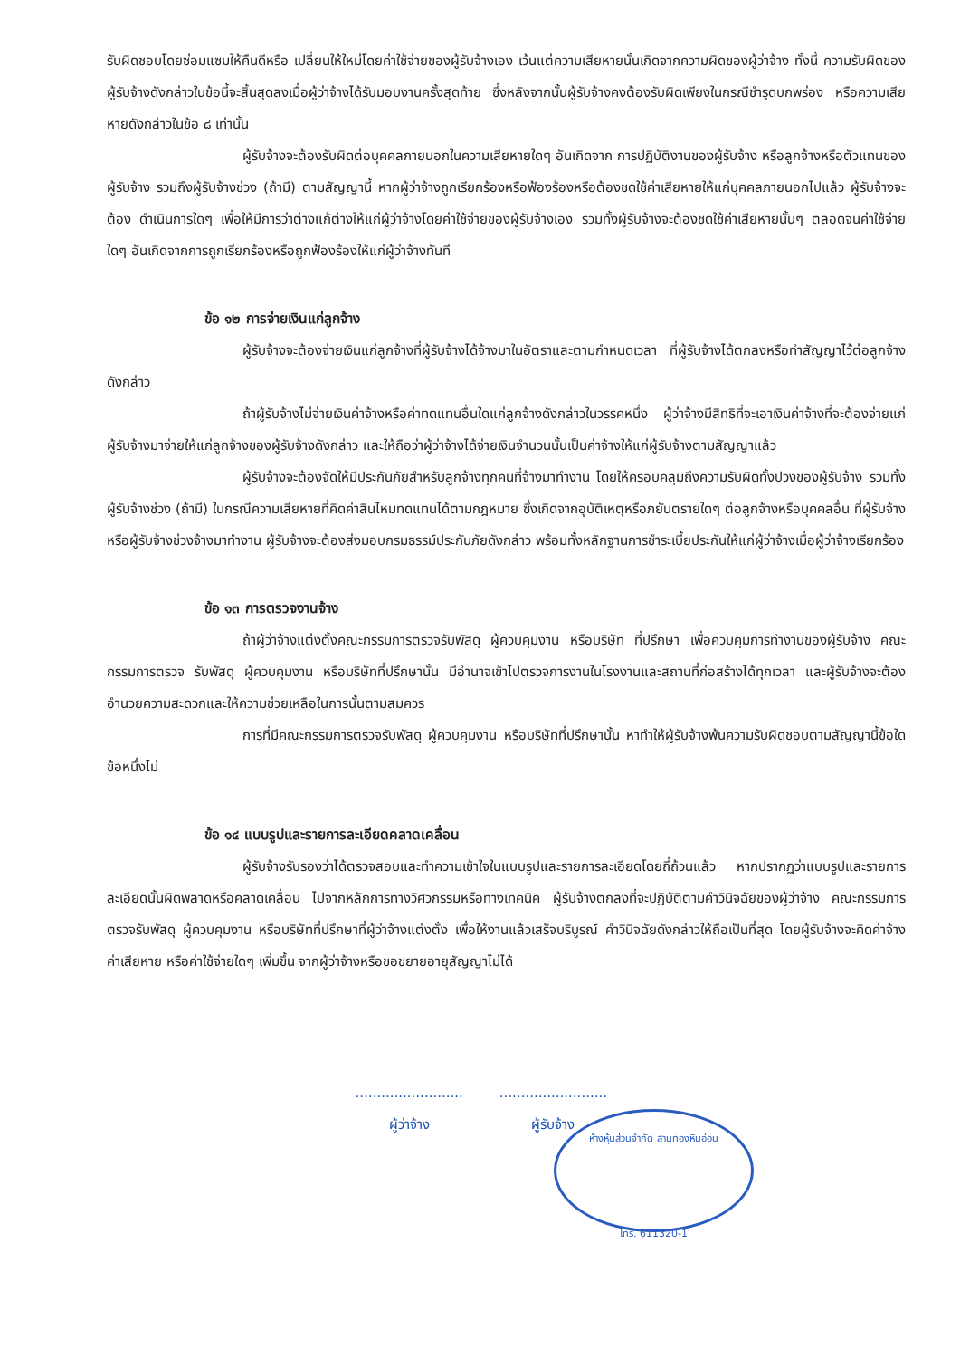รับผิดชอบโดยซ่อมแซมให้คืนดีหรือ เปลี่ยนให้ใหม่โดยค่าใช้จ่ายของผู้รับจ้างเอง เว้นแต่ความเสียหายนั้นเกิดจากความผิดของผู้ว่าจ้าง ทั้งนี้ ความรับผิดของผู้รับจ้างดังกล่าวในข้อนี้จะสิ้นสุดลงเมื่อผู้ว่าจ้างได้รับมอบงานครั้งสุดท้าย ซึ่งหลังจากนั้นผู้รับจ้างคงต้องรับผิดเพียงในกรณีชำรุดบกพร่อง หรือความเสียหายดังกล่าวในข้อ ๘ เท่านั้น
ผู้รับจ้างจะต้องรับผิดต่อบุคคลภายนอกในความเสียหายใดๆ อันเกิดจาก การปฏิบัติงานของผู้รับจ้าง หรือลูกจ้างหรือตัวแทนของผู้รับจ้าง รวมถึงผู้รับจ้างช่วง (ถ้ามี) ตามสัญญานี้ หากผู้ว่าจ้างถูกเรียกร้องหรือฟ้องร้องหรือต้องชดใช้ค่าเสียหายให้แก่บุคคลภายนอกไปแล้ว ผู้รับจ้างจะต้อง ดำเนินการใดๆ เพื่อให้มีการว่าต่างแก้ต่างให้แก่ผู้ว่าจ้างโดยค่าใช้จ่ายของผู้รับจ้างเอง รวมทั้งผู้รับจ้างจะต้องชดใช้ค่าเสียหายนั้นๆ ตลอดจนค่าใช้จ่ายใดๆ อันเกิดจากการถูกเรียกร้องหรือถูกฟ้องร้องให้แก่ผู้ว่าจ้างทันที
ข้อ ๑๒ การจ่ายเงินแก่ลูกจ้าง
ผู้รับจ้างจะต้องจ่ายเงินแก่ลูกจ้างที่ผู้รับจ้างได้จ้างมาในอัตราและตามกำหนดเวลา ที่ผู้รับจ้างได้ตกลงหรือทำสัญญาไว้ต่อลูกจ้างดังกล่าว
ถ้าผู้รับจ้างไม่จ่ายเงินค่าจ้างหรือค่าทดแทนอื่นใดแก่ลูกจ้างดังกล่าวในวรรคหนึ่ง ผู้ว่าจ้างมีสิทธิที่จะเอาเงินค่าจ้างที่จะต้องจ่ายแก่ผู้รับจ้างมาจ่ายให้แก่ลูกจ้างของผู้รับจ้างดังกล่าว และให้ถือว่าผู้ว่าจ้างได้จ่ายเงินจำนวนนั้นเป็นค่าจ้างให้แก่ผู้รับจ้างตามสัญญาแล้ว
ผู้รับจ้างจะต้องจัดให้มีประกันภัยสำหรับลูกจ้างทุกคนที่จ้างมาทำงาน โดยให้ครอบคลุมถึงความรับผิดทั้งปวงของผู้รับจ้าง รวมทั้งผู้รับจ้างช่วง (ถ้ามี) ในกรณีความเสียหายที่คิดค่าสินไหมทดแทนได้ตามกฎหมาย ซึ่งเกิดจากอุบัติเหตุหรือภยันตรายใดๆ ต่อลูกจ้างหรือบุคคลอื่น ที่ผู้รับจ้างหรือผู้รับจ้างช่วงจ้างมาทำงาน ผู้รับจ้างจะต้องส่งมอบกรมธรรม์ประกันภัยดังกล่าว พร้อมทั้งหลักฐานการชำระเบี้ยประกันให้แก่ผู้ว่าจ้างเมื่อผู้ว่าจ้างเรียกร้อง
ข้อ ๑๓ การตรวจงานจ้าง
ถ้าผู้ว่าจ้างแต่งตั้งคณะกรรมการตรวจรับพัสดุ ผู้ควบคุมงาน หรือบริษัท ที่ปรึกษา เพื่อควบคุมการทำงานของผู้รับจ้าง คณะกรรมการตรวจ รับพัสดุ ผู้ควบคุมงาน หรือบริษัทที่ปรึกษานั้น มีอำนาจเข้าไปตรวจการงานในโรงงานและสถานที่ก่อสร้างได้ทุกเวลา และผู้รับจ้างจะต้องอำนวยความสะดวกและให้ความช่วยเหลือในการนั้นตามสมควร
การที่มีคณะกรรมการตรวจรับพัสดุ ผู้ควบคุมงาน หรือบริษัทที่ปรึกษานั้น หาทำให้ผู้รับจ้างพ้นความรับผิดชอบตามสัญญานี้ข้อใดข้อหนึ่งไม่
ข้อ ๑๔ แบบรูปและรายการละเอียดคลาดเคลื่อน
ผู้รับจ้างรับรองว่าได้ตรวจสอบและทำความเข้าใจในแบบรูปและรายการละเอียดโดยถี่ถ้วนแล้ว หากปรากฏว่าแบบรูปและรายการละเอียดนั้นผิดพลาดหรือคลาดเคลื่อน ไปจากหลักการทางวิศวกรรมหรือทางเทคนิค ผู้รับจ้างตกลงที่จะปฏิบัติตามคำวินิจฉัยของผู้ว่าจ้าง คณะกรรมการตรวจรับพัสดุ ผู้ควบคุมงาน หรือบริษัทที่ปรึกษาที่ผู้ว่าจ้างแต่งตั้ง เพื่อให้งานแล้วเสร็จบริบูรณ์ คำวินิจฉัยดังกล่าวให้ถือเป็นที่สุด โดยผู้รับจ้างจะคิดค่าจ้าง ค่าเสียหาย หรือค่าใช้จ่ายใดๆ เพิ่มขึ้น จากผู้ว่าจ้างหรือขอขยายอายุสัญญาไม่ได้
ห้างหุ้นส่วนจำกัด สานทองหินอ่อน
โทร. 611320-1
.........................
ผู้ว่าจ้าง
.........................
ผู้รับจ้าง